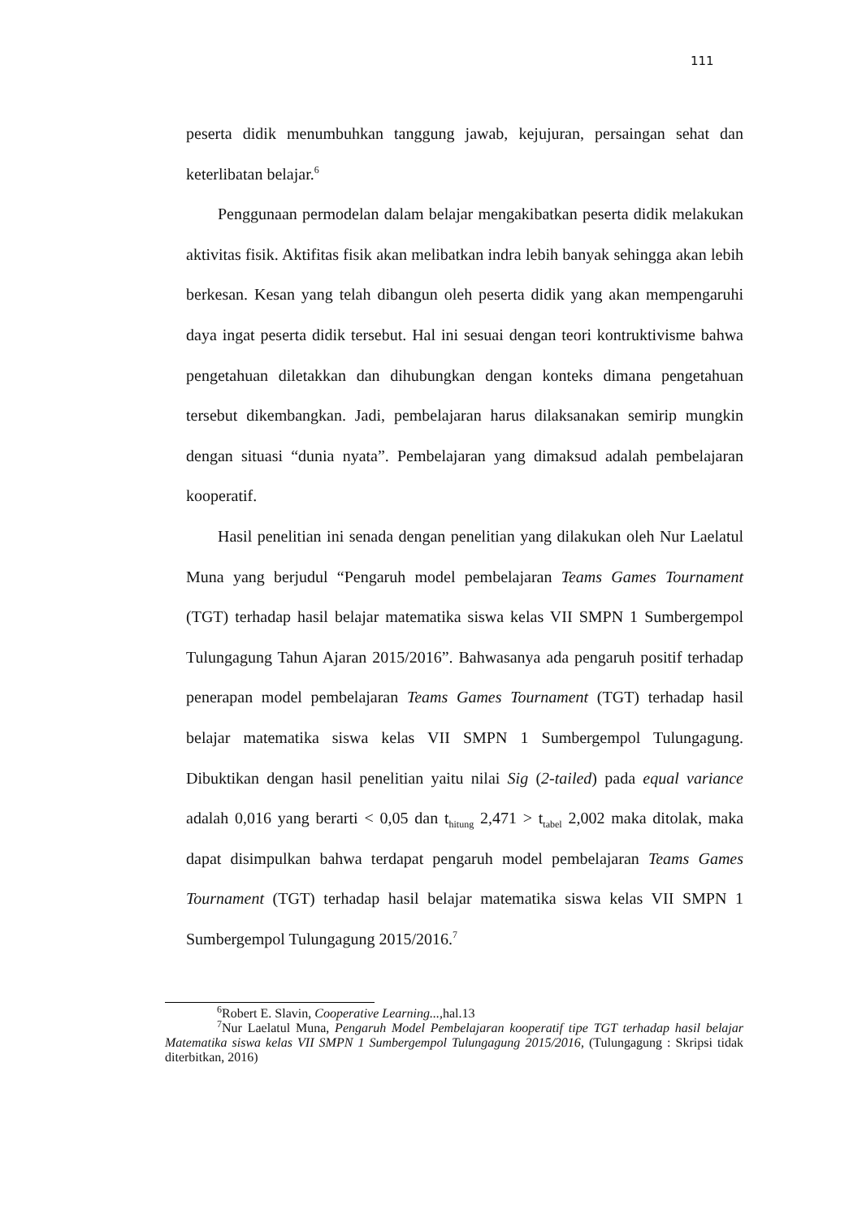111
peserta didik menumbuhkan tanggung jawab, kejujuran, persaingan sehat dan keterlibatan belajar.<sup>6</sup>
Penggunaan permodelan dalam belajar mengakibatkan peserta didik melakukan aktivitas fisik. Aktifitas fisik akan melibatkan indra lebih banyak sehingga akan lebih berkesan. Kesan yang telah dibangun oleh peserta didik yang akan mempengaruhi daya ingat peserta didik tersebut. Hal ini sesuai dengan teori kontruktivisme bahwa pengetahuan diletakkan dan dihubungkan dengan konteks dimana pengetahuan tersebut dikembangkan. Jadi, pembelajaran harus dilaksanakan semirip mungkin dengan situasi “dunia nyata”. Pembelajaran yang dimaksud adalah pembelajaran kooperatif.
Hasil penelitian ini senada dengan penelitian yang dilakukan oleh Nur Laelatul Muna yang berjudul “Pengaruh model pembelajaran Teams Games Tournament (TGT) terhadap hasil belajar matematika siswa kelas VII SMPN 1 Sumbergempol Tulungagung Tahun Ajaran 2015/2016”. Bahwasanya ada pengaruh positif terhadap penerapan model pembelajaran Teams Games Tournament (TGT) terhadap hasil belajar matematika siswa kelas VII SMPN 1 Sumbergempol Tulungagung. Dibuktikan dengan hasil penelitian yaitu nilai Sig (2-tailed) pada equal variance adalah 0,016 yang berarti < 0,05 dan t<sub>hitung</sub> 2,471 > t<sub>tabel</sub> 2,002 maka ditolak, maka dapat disimpulkan bahwa terdapat pengaruh model pembelajaran Teams Games Tournament (TGT) terhadap hasil belajar matematika siswa kelas VII SMPN 1 Sumbergempol Tulungagung 2015/2016.<sup>7</sup>
<sup>6</sup> Robert E. Slavin, Cooperative Learning..., hal.13
<sup>7</sup> Nur Laelatul Muna, Pengaruh Model Pembelajaran kooperatif tipe TGT terhadap hasil belajar Matematika siswa kelas VII SMPN 1 Sumbergempol Tulungagung 2015/2016, (Tulungagung : Skripsi tidak diterbitkan, 2016)